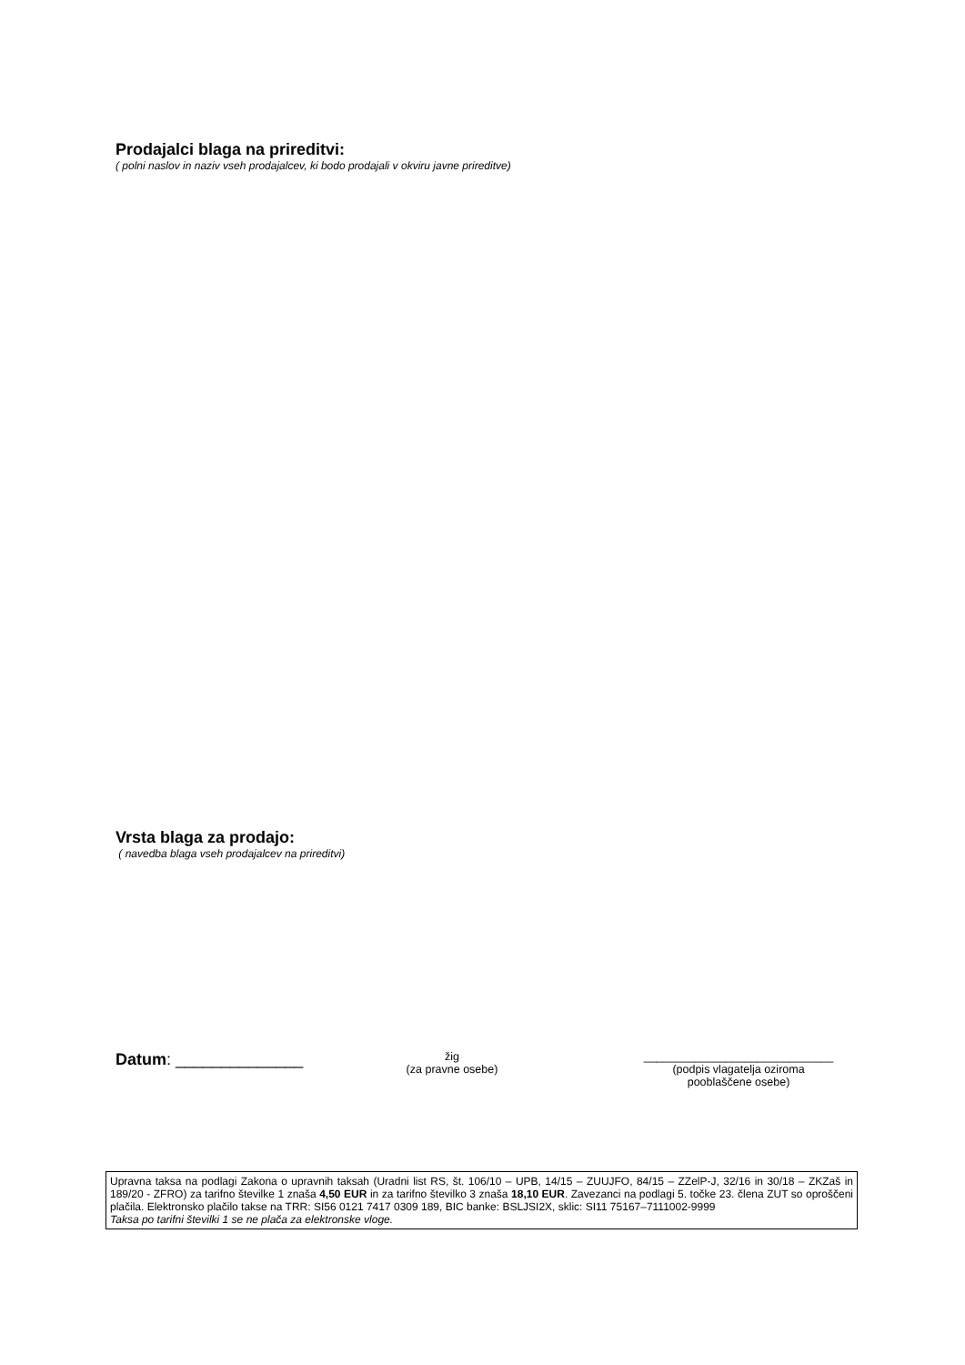Prodajalci blaga na prireditvi:
( polni naslov in naziv vseh prodajalcev, ki bodo prodajali v okviru javne prireditve)
Vrsta blaga za prodajo:
( navedba blaga vseh prodajalcev na prireditvi)
Datum: ______________
žig
(za pravne osebe)
______________________________
(podpis vlagatelja oziroma
pooblaščene osebe)
Upravna taksa na podlagi Zakona o upravnih taksah (Uradni list RS, št. 106/10 – UPB, 14/15 – ZUUJFO, 84/15 – ZZelP-J, 32/16 in 30/18 – ZKZaš in 189/20 - ZFRO) za tarifno številke 1 znaša 4,50 EUR in za tarifno številko 3 znaša 18,10 EUR. Zavezanci na podlagi 5. točke 23. člena ZUT so oproščeni plačila. Elektronsko plačilo takse na TRR: SI56 0121 7417 0309 189, BIC banke: BSLJSI2X, sklic: SI11 75167–7111002-9999
Taksa po tarifni številki 1 se ne plača za elektronske vloge.